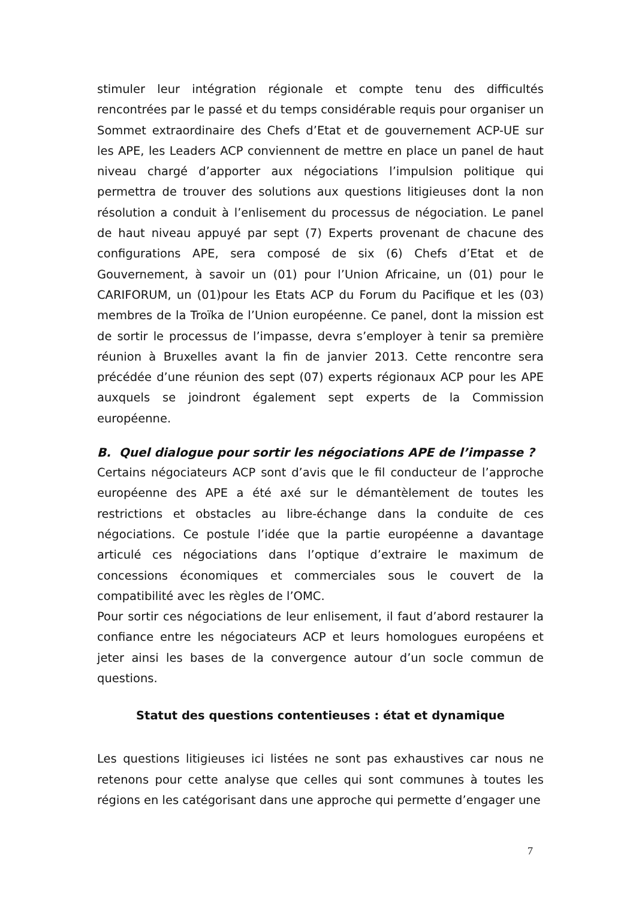stimuler leur intégration régionale et compte tenu des difficultés rencontrées par le passé et du temps considérable requis pour organiser un Sommet extraordinaire des Chefs d’Etat et de gouvernement ACP-UE sur les APE, les Leaders ACP conviennent de mettre en place un panel de haut niveau chargé d’apporter aux négociations l’impulsion politique qui permettra de trouver des solutions aux questions litigieuses dont la non résolution a conduit à l’enlisement du processus de négociation. Le panel de haut niveau appuyé par sept (7) Experts provenant de chacune des configurations APE, sera composé de six (6) Chefs d’Etat et de Gouvernement, à savoir un (01) pour l’Union Africaine, un (01) pour le CARIFORUM, un (01)pour les Etats ACP du Forum du Pacifique et les (03) membres de la Troïka de l’Union européenne. Ce panel, dont la mission est de sortir le processus de l’impasse, devra s’employer à tenir sa première réunion à Bruxelles avant la fin de janvier 2013. Cette rencontre sera précédée d’une réunion des sept (07) experts régionaux ACP pour les APE auxquels se joindront également sept experts de la Commission européenne.
B. Quel dialogue pour sortir les négociations APE de l’impasse ?
Certains négociateurs ACP sont d’avis que le fil conducteur de l’approche européenne des APE a été axé sur le démantèlement de toutes les restrictions et obstacles au libre-échange dans la conduite de ces négociations. Ce postule l’idée que la partie européenne a davantage articulé ces négociations dans l’optique d’extraire le maximum de concessions économiques et commerciales sous le couvert de la compatibilité avec les règles de l’OMC.
Pour sortir ces négociations de leur enlisement, il faut d’abord restaurer la confiance entre les négociateurs ACP et leurs homologues européens et jeter ainsi les bases de la convergence autour d’un socle commun de questions.
Statut des questions contentieuses : état et dynamique
Les questions litigieuses ici listées ne sont pas exhaustives car nous ne retenons pour cette analyse que celles qui sont communes à toutes les régions en les catégorisant dans une approche qui permette d’engager une
7